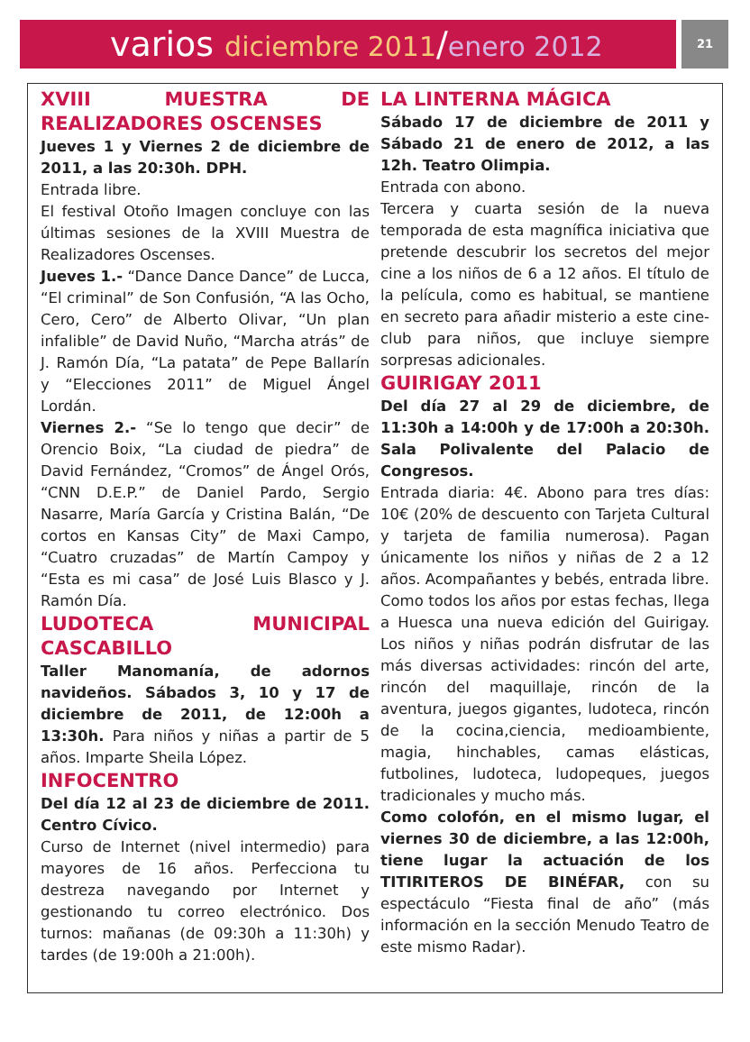varios diciembre 2011/enero 2012
21
XVIII MUESTRA DE REALIZADORES OSCENSES
Jueves 1 y Viernes 2 de diciembre de 2011, a las 20:30h. DPH.
Entrada libre.
El festival Otoño Imagen concluye con las últimas sesiones de la XVIII Muestra de Realizadores Oscenses.
Jueves 1.- “Dance Dance Dance” de Lucca, “El criminal” de Son Confusión, “A las Ocho, Cero, Cero” de Alberto Olivar, “Un plan infalible” de David Nuño, “Marcha atrás” de J. Ramón Día, “La patata” de Pepe Ballarín y “Elecciones 2011” de Miguel Ángel Lordán.
Viernes 2.- “Se lo tengo que decir” de Orencio Boix, “La ciudad de piedra” de David Fernández, “Cromos” de Ángel Orós, “CNN D.E.P.” de Daniel Pardo, Sergio Nasarre, María García y Cristina Balán, “De cortos en Kansas City” de Maxi Campo, “Cuatro cruzadas” de Martín Campoy y “Esta es mi casa” de José Luis Blasco y J. Ramón Día.
LUDOTECA MUNICIPAL CASCABILLO
Taller Manomanía, de adornos navideños. Sábados 3, 10 y 17 de diciembre de 2011, de 12:00h a 13:30h. Para niños y niñas a partir de 5 años. Imparte Sheila López.
INFOCENTRO
Del día 12 al 23 de diciembre de 2011. Centro Cívico.
Curso de Internet (nivel intermedio) para mayores de 16 años. Perfecciona tu destreza navegando por Internet y gestionando tu correo electrónico. Dos turnos: mañanas (de 09:30h a 11:30h) y tardes (de 19:00h a 21:00h).
LA LINTERNA MÁGICA
Sábado 17 de diciembre de 2011 y Sábado 21 de enero de 2012, a las 12h. Teatro Olimpia.
Entrada con abono.
Tercera y cuarta sesión de la nueva temporada de esta magnífica iniciativa que pretende descubrir los secretos del mejor cine a los niños de 6 a 12 años. El título de la película, como es habitual, se mantiene en secreto para añadir misterio a este cine-club para niños, que incluye siempre sorpresas adicionales.
GUIRIGAY 2011
Del día 27 al 29 de diciembre, de 11:30h a 14:00h y de 17:00h a 20:30h. Sala Polivalente del Palacio de Congresos.
Entrada diaria: 4€. Abono para tres días: 10€ (20% de descuento con Tarjeta Cultural y tarjeta de familia numerosa). Pagan únicamente los niños y niñas de 2 a 12 años. Acompañantes y bebés, entrada libre.
Como todos los años por estas fechas, llega a Huesca una nueva edición del Guirigay. Los niños y niñas podrán disfrutar de las más diversas actividades: rincón del arte, rincón del maquillaje, rincón de la aventura, juegos gigantes, ludoteca, rincón de la cocina,ciencia, medioambiente, magia, hinchables, camas elásticas, futbolines, ludoteca, ludopeques, juegos tradicionales y mucho más.
Como colofón, en el mismo lugar, el viernes 30 de diciembre, a las 12:00h, tiene lugar la actuación de los TITIRITEROS DE BINÉFAR, con su espectáculo “Fiesta final de año” (más información en la sección Menudo Teatro de este mismo Radar).